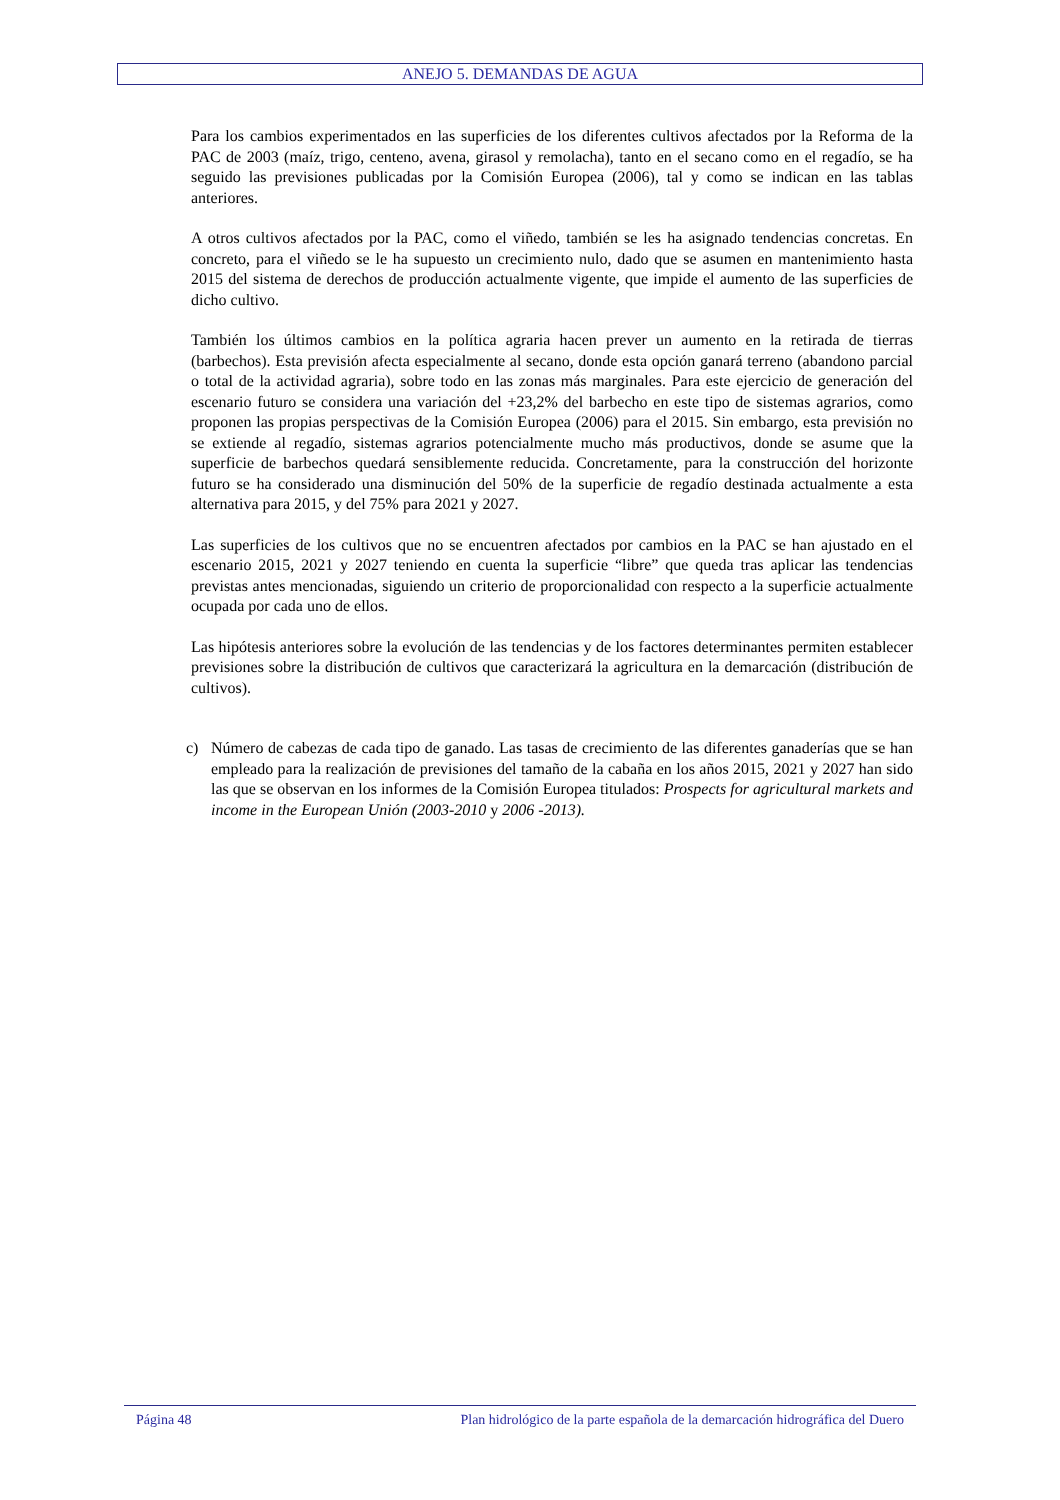ANEJO 5. DEMANDAS DE AGUA
Para los cambios experimentados en las superficies de los diferentes cultivos afectados por la Reforma de la PAC de 2003 (maíz, trigo, centeno, avena, girasol y remolacha), tanto en el secano como en el regadío, se ha seguido las previsiones publicadas por la Comisión Europea (2006), tal y como se indican en las tablas anteriores.
A otros cultivos afectados por la PAC, como el viñedo, también se les ha asignado tendencias concretas. En concreto, para el viñedo se le ha supuesto un crecimiento nulo, dado que se asumen en mantenimiento hasta 2015 del sistema de derechos de producción actualmente vigente, que impide el aumento de las superficies de dicho cultivo.
También los últimos cambios en la política agraria hacen prever un aumento en la retirada de tierras (barbechos). Esta previsión afecta especialmente al secano, donde esta opción ganará terreno (abandono parcial o total de la actividad agraria), sobre todo en las zonas más marginales. Para este ejercicio de generación del escenario futuro se considera una variación del +23,2% del barbecho en este tipo de sistemas agrarios, como proponen las propias perspectivas de la Comisión Europea (2006) para el 2015. Sin embargo, esta previsión no se extiende al regadío, sistemas agrarios potencialmente mucho más productivos, donde se asume que la superficie de barbechos quedará sensiblemente reducida. Concretamente, para la construcción del horizonte futuro se ha considerado una disminución del 50% de la superficie de regadío destinada actualmente a esta alternativa para 2015, y del 75% para 2021 y 2027.
Las superficies de los cultivos que no se encuentren afectados por cambios en la PAC se han ajustado en el escenario 2015, 2021 y 2027 teniendo en cuenta la superficie “libre” que queda tras aplicar las tendencias previstas antes mencionadas, siguiendo un criterio de proporcionalidad con respecto a la superficie actualmente ocupada por cada uno de ellos.
Las hipótesis anteriores sobre la evolución de las tendencias y de los factores determinantes permiten establecer previsiones sobre la distribución de cultivos que caracterizará la agricultura en la demarcación (distribución de cultivos).
c) Número de cabezas de cada tipo de ganado. Las tasas de crecimiento de las diferentes ganaderías que se han empleado para la realización de previsiones del tamaño de la cabaña en los años 2015, 2021 y 2027 han sido las que se observan en los informes de la Comisión Europea titulados: Prospects for agricultural markets and income in the European Unión (2003-2010 y 2006 -2013).
Página 48 Plan hidrológico de la parte española de la demarcación hidrográfica del Duero